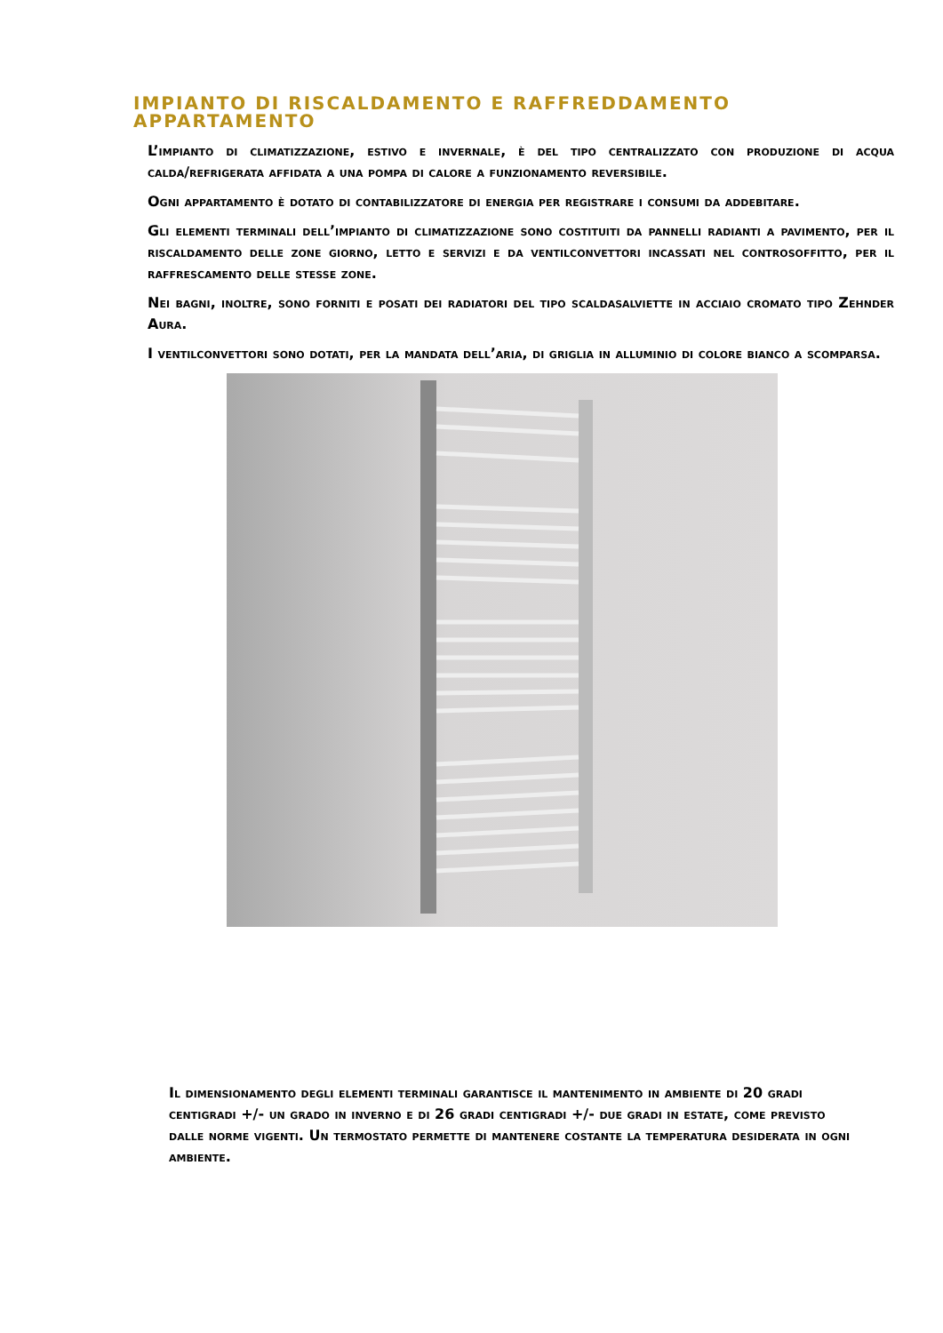IMPIANTO DI RISCALDAMENTO E RAFFREDDAMENTO APPARTAMENTO
L’impianto di climatizzazione, estivo e invernale, è del tipo centralizzato con produzione di acqua calda/refrigerata affidata a una pompa di calore a funzionamento reversibile.
Ogni appartamento è dotato di contabilizzatore di energia per registrare i consumi da addebitare.
Gli elementi terminali dell’impianto di climatizzazione sono costituiti da pannelli radianti a pavimento, per il riscaldamento delle zone giorno, letto e servizi e da ventilconvettori incassati nel controsoffitto, per il raffrescamento delle stesse zone.
Nei bagni, inoltre, sono forniti e posati dei radiatori del tipo scaldasalviette in acciaio cromato tipo Zehnder Aura.
I ventilconvettori sono dotati, per la mandata dell’aria, di griglia in alluminio di colore bianco a scomparsa.
Il dimensionamento degli elementi terminali garantisce il mantenimento in ambiente di 20 gradi centigradi +/- un grado in inverno e di 26 gradi centigradi +/- due gradi in estate, come previsto dalle norme vigenti. Un termostato permette di mantenere costante la temperatura desiderata in ogni ambiente.